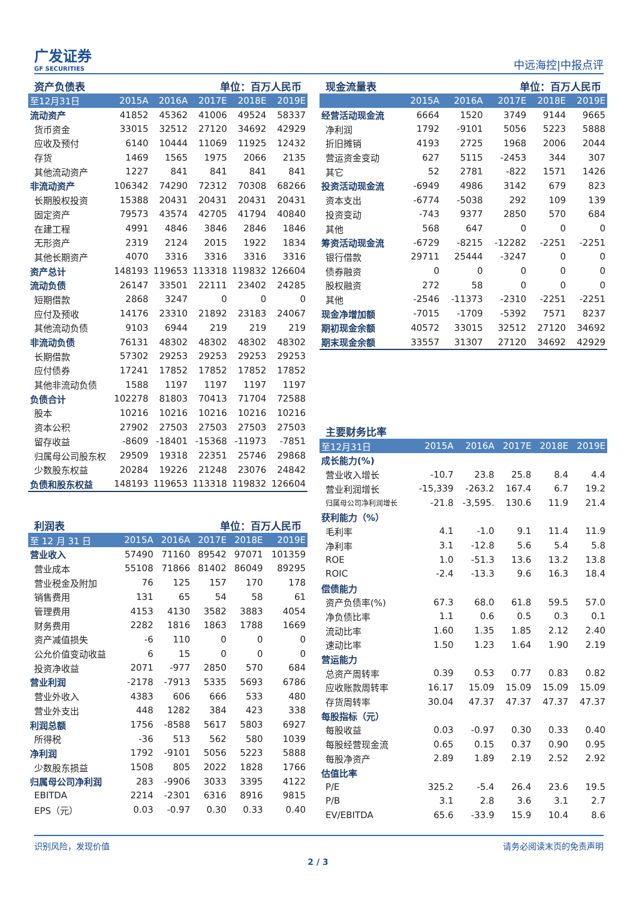广发证券
GF SECURITIES
中远海控|中报点评
资产负债表 单位：百万人民币
| 至12月31日 | 2015A | 2016A | 2017E | 2018E | 2019E |
| --- | --- | --- | --- | --- | --- |
| 流动资产 | 41852 | 45362 | 41006 | 49524 | 58337 |
| 货币资金 | 33015 | 32512 | 27120 | 34692 | 42929 |
| 应收及预付 | 6140 | 10444 | 11069 | 11925 | 12432 |
| 存货 | 1469 | 1565 | 1975 | 2066 | 2135 |
| 其他流动资产 | 1227 | 841 | 841 | 841 | 841 |
| 非流动资产 | 106342 | 74290 | 72312 | 70308 | 68266 |
| 长期股权投资 | 15388 | 20431 | 20431 | 20431 | 20431 |
| 固定资产 | 79573 | 43574 | 42705 | 41794 | 40840 |
| 在建工程 | 4991 | 4846 | 3846 | 2846 | 1846 |
| 无形资产 | 2319 | 2124 | 2015 | 1922 | 1834 |
| 其他长期资产 | 4070 | 3316 | 3316 | 3316 | 3316 |
| 资产总计 | 148193 | 119653 | 113318 | 119832 | 126604 |
| 流动负债 | 26147 | 33501 | 22111 | 23402 | 24285 |
| 短期借款 | 2868 | 3247 | 0 | 0 | 0 |
| 应付及预收 | 14176 | 23310 | 21892 | 23183 | 24067 |
| 其他流动负债 | 9103 | 6944 | 219 | 219 | 219 |
| 非流动负债 | 76131 | 48302 | 48302 | 48302 | 48302 |
| 长期借款 | 57302 | 29253 | 29253 | 29253 | 29253 |
| 应付债券 | 17241 | 17852 | 17852 | 17852 | 17852 |
| 其他非流动负债 | 1588 | 1197 | 1197 | 1197 | 1197 |
| 负债合计 | 102278 | 81803 | 70413 | 71704 | 72588 |
| 股本 | 10216 | 10216 | 10216 | 10216 | 10216 |
| 资本公积 | 27902 | 27503 | 27503 | 27503 | 27503 |
| 留存收益 | -8609 | -18401 | -15368 | -11973 | -7851 |
| 归属母公司股东权 | 29509 | 19318 | 22351 | 25746 | 29868 |
| 少数股东权益 | 20284 | 19226 | 21248 | 23076 | 24842 |
| 负债和股东权益 | 148193 | 119653 | 113318 | 119832 | 126604 |
利润表 单位：百万人民币
| 至 12 月 31 日 | 2015A | 2016A | 2017E | 2018E | 2019E |
| --- | --- | --- | --- | --- | --- |
| 营业收入 | 57490 | 71160 | 89542 | 97071 | 101359 |
| 营业成本 | 55108 | 71866 | 81402 | 86049 | 89295 |
| 营业税金及附加 | 76 | 125 | 157 | 170 | 178 |
| 销售费用 | 131 | 65 | 54 | 58 | 61 |
| 管理费用 | 4153 | 4130 | 3582 | 3883 | 4054 |
| 财务费用 | 2282 | 1816 | 1863 | 1788 | 1669 |
| 资产减值损失 | -6 | 110 | 0 | 0 | 0 |
| 公允价值变动收益 | 6 | 15 | 0 | 0 | 0 |
| 投资净收益 | 2071 | -977 | 2850 | 570 | 684 |
| 营业利润 | -2178 | -7913 | 5335 | 5693 | 6786 |
| 营业外收入 | 4383 | 606 | 666 | 533 | 480 |
| 营业外支出 | 448 | 1282 | 384 | 423 | 338 |
| 利润总额 | 1756 | -8588 | 5617 | 5803 | 6927 |
| 所得税 | -36 | 513 | 562 | 580 | 1039 |
| 净利润 | 1792 | -9101 | 5056 | 5223 | 5888 |
| 少数股东损益 | 1508 | 805 | 2022 | 1828 | 1766 |
| 归属母公司净利润 | 283 | -9906 | 3033 | 3395 | 4122 |
| EBITDA | 2214 | -2301 | 6316 | 8916 | 9815 |
| EPS（元） | 0.03 | -0.97 | 0.30 | 0.33 | 0.40 |
现金流量表 单位：百万人民币
| | 2015A | 2016A | 2017E | 2018E | 2019E |
| --- | --- | --- | --- | --- | --- |
| 经营活动现金流 | 6664 | 1520 | 3749 | 9144 | 9665 |
| 净利润 | 1792 | -9101 | 5056 | 5223 | 5888 |
| 折旧摊销 | 4193 | 2725 | 1968 | 2006 | 2044 |
| 营运资金变动 | 627 | 5115 | -2453 | 344 | 307 |
| 其它 | 52 | 2781 | -822 | 1571 | 1426 |
| 投资活动现金流 | -6949 | 4986 | 3142 | 679 | 823 |
| 资本支出 | -6774 | -5038 | 292 | 109 | 139 |
| 投资变动 | -743 | 9377 | 2850 | 570 | 684 |
| 其他 | 568 | 647 | 0 | 0 | 0 |
| 筹资活动现金流 | -6729 | -8215 | -12282 | -2251 | -2251 |
| 银行借款 | 29711 | 25444 | -3247 | 0 | 0 |
| 债券融资 | 0 | 0 | 0 | 0 | 0 |
| 股权融资 | 272 | 58 | 0 | 0 | 0 |
| 其他 | -2546 | -11373 | -2310 | -2251 | -2251 |
| 现金净增加额 | -7015 | -1709 | -5392 | 7571 | 8237 |
| 期初现金余额 | 40572 | 33015 | 32512 | 27120 | 34692 |
| 期末现金余额 | 33557 | 31307 | 27120 | 34692 | 42929 |
主要财务比率
| 至12月31日 | 2015A | 2016A | 2017E | 2018E | 2019E |
| --- | --- | --- | --- | --- | --- |
| 成长能力(%) | | | | | |
| 营业收入增长 | -10.7 | 23.8 | 25.8 | 8.4 | 4.4 |
| 营业利润增长 | -15,339 | -263.2 | 167.4 | 6.7 | 19.2 |
| 归属母公司净利润增长 | -21.8 | -3,595. | 130.6 | 11.9 | 21.4 |
| 获利能力（%） | | | | | |
| 毛利率 | 4.1 | -1.0 | 9.1 | 11.4 | 11.9 |
| 净利率 | 3.1 | -12.8 | 5.6 | 5.4 | 5.8 |
| ROE | 1.0 | -51.3 | 13.6 | 13.2 | 13.8 |
| ROIC | -2.4 | -13.3 | 9.6 | 16.3 | 18.4 |
| 偿债能力 | | | | | |
| 资产负债率(%) | 67.3 | 68.0 | 61.8 | 59.5 | 57.0 |
| 净负债比率 | 1.1 | 0.6 | 0.5 | 0.3 | 0.1 |
| 流动比率 | 1.60 | 1.35 | 1.85 | 2.12 | 2.40 |
| 速动比率 | 1.50 | 1.23 | 1.64 | 1.90 | 2.19 |
| 营运能力 | | | | | |
| 总资产周转率 | 0.39 | 0.53 | 0.77 | 0.83 | 0.82 |
| 应收账款周转率 | 16.17 | 15.09 | 15.09 | 15.09 | 15.09 |
| 存货周转率 | 30.04 | 47.37 | 47.37 | 47.37 | 47.37 |
| 每股指标（元） | | | | | |
| 每股收益 | 0.03 | -0.97 | 0.30 | 0.33 | 0.40 |
| 每股经营现金流 | 0.65 | 0.15 | 0.37 | 0.90 | 0.95 |
| 每股净资产 | 2.89 | 1.89 | 2.19 | 2.52 | 2.92 |
| 估值比率 | | | | | |
| P/E | 325.2 | -5.4 | 26.4 | 23.6 | 19.5 |
| P/B | 3.1 | 2.8 | 3.6 | 3.1 | 2.7 |
| EV/EBITDA | 65.6 | -33.9 | 15.9 | 10.4 | 8.6 |
识别风险，发现价值 请务必阅读末页的免责声明
2 / 3